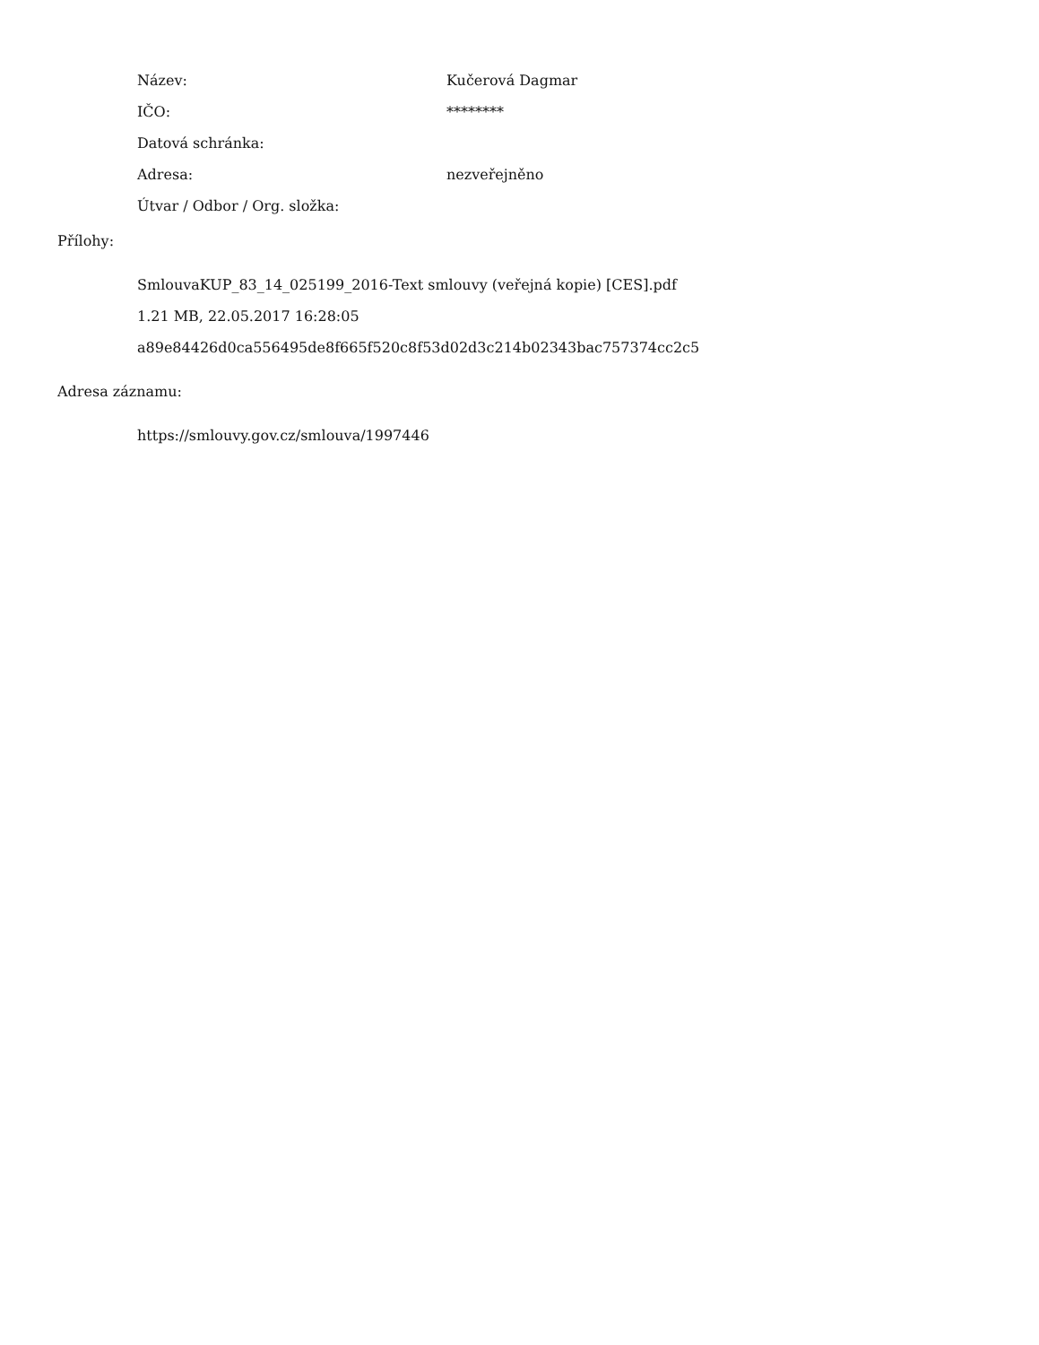Název: Kučerová Dagmar
IČO: ********
Datová schránka:
Adresa: nezveřejněno
Útvar / Odbor / Org. složka:
Přílohy:
SmlouvaKUP_83_14_025199_2016-Text smlouvy (veřejná kopie) [CES].pdf
1.21 MB, 22.05.2017 16:28:05
a89e84426d0ca556495de8f665f520c8f53d02d3c214b02343bac757374cc2c5
Adresa záznamu:
https://smlouvy.gov.cz/smlouva/1997446